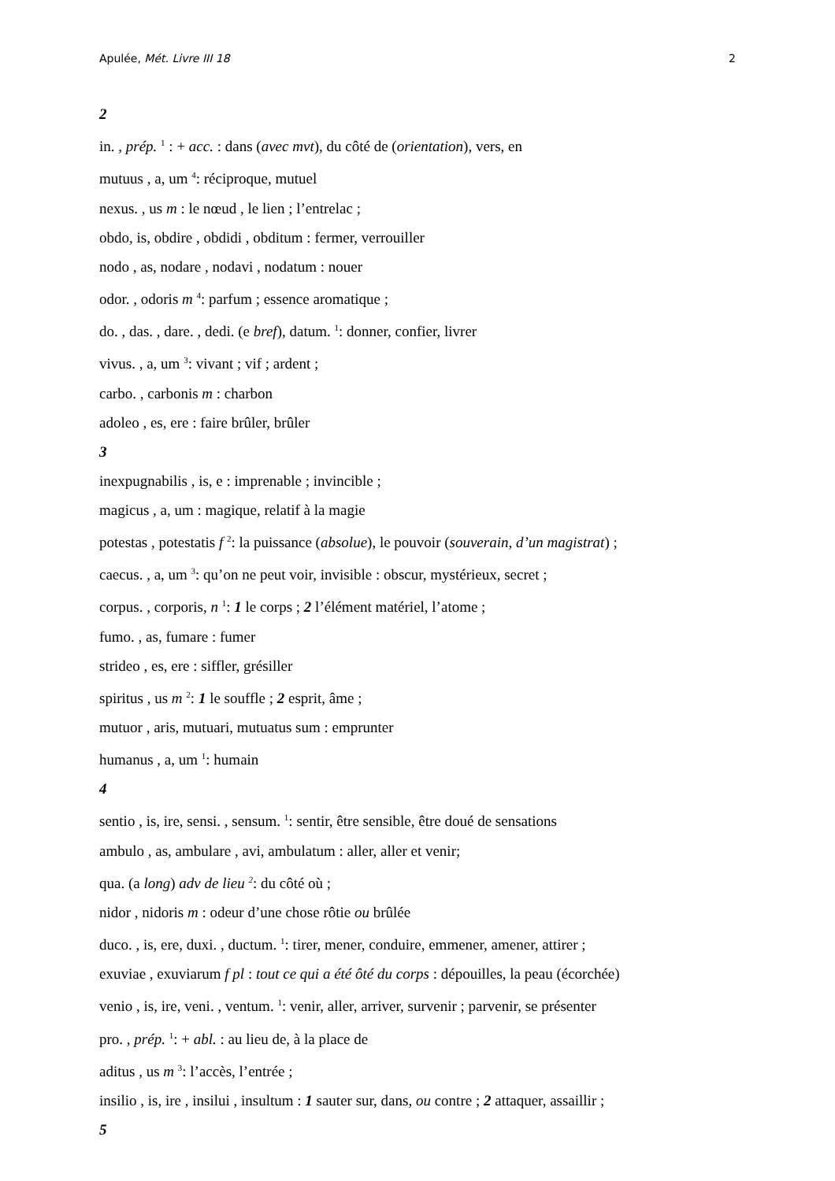Apulée, Mét. Livre III 18 2
2
in. , prép. <sup>1</sup> : + acc. : dans (avec mvt), du côté de (orientation), vers, en
mutuus , a, um <sup>4</sup>: réciproque, mutuel
nexus. , us m : le nœud , le lien ; l’entrelac ;
obdo, is, obdire , obdidi , obditum : fermer, verrouiller
nodo , as, nodare , nodavi , nodatum : nouer
odor. , odoris m <sup>4</sup>: parfum ; essence aromatique ;
do. , das. , dare. , dedi. (e bref), datum. <sup>1</sup>: donner, confier, livrer
vivus. , a, um <sup>3</sup>: vivant ; vif ; ardent ;
carbo. , carbonis m : charbon
adoleo , es, ere : faire brûler, brûler
3
inexpugnabilis , is, e : imprenable ; invincible ;
magicus , a, um : magique, relatif à la magie
potestas , potestatis f <sup>2</sup>: la puissance (absolue), le pouvoir (souverain, d’un magistrat) ;
caecus. , a, um <sup>3</sup>: qu’on ne peut voir, invisible : obscur, mystérieux, secret ;
corpus. , corporis, n <sup>1</sup>: 1 le corps ; 2 l’élément matériel, l’atome ;
fumo. , as, fumare : fumer
strideo , es, ere : siffler, grésiller
spiritus , us m <sup>2</sup>: 1 le souffle ; 2 esprit, âme ;
mutuor , aris, mutuari, mutuatus sum : emprunter
humanus , a, um <sup>1</sup>: humain
4
sentio , is, ire, sensi. , sensum. <sup>1</sup>: sentir, être sensible, être doué de sensations
ambulo , as, ambulare , avi, ambulatum : aller, aller et venir;
qua. (a long) adv de lieu <sup>2</sup>: du côté où ;
nidor , nidoris m : odeur d’une chose rôtie ou brûlée
duco. , is, ere, duxi. , ductum. <sup>1</sup>: tirer, mener, conduire, emmener, amener, attirer ;
exuviae , exuviarum f pl : tout ce qui a été ôté du corps : dépouilles, la peau (écorchée)
venio , is, ire, veni. , ventum. <sup>1</sup>: venir, aller, arriver, survenir ; parvenir, se présenter
pro. , prép. <sup>1</sup>: + abl. : au lieu de, à la place de
aditus , us m <sup>3</sup>: l’accès, l’entrée ;
insilio , is, ire , insilui , insultum : 1 sauter sur, dans, ou contre ; 2 attaquer, assaillir ;
5